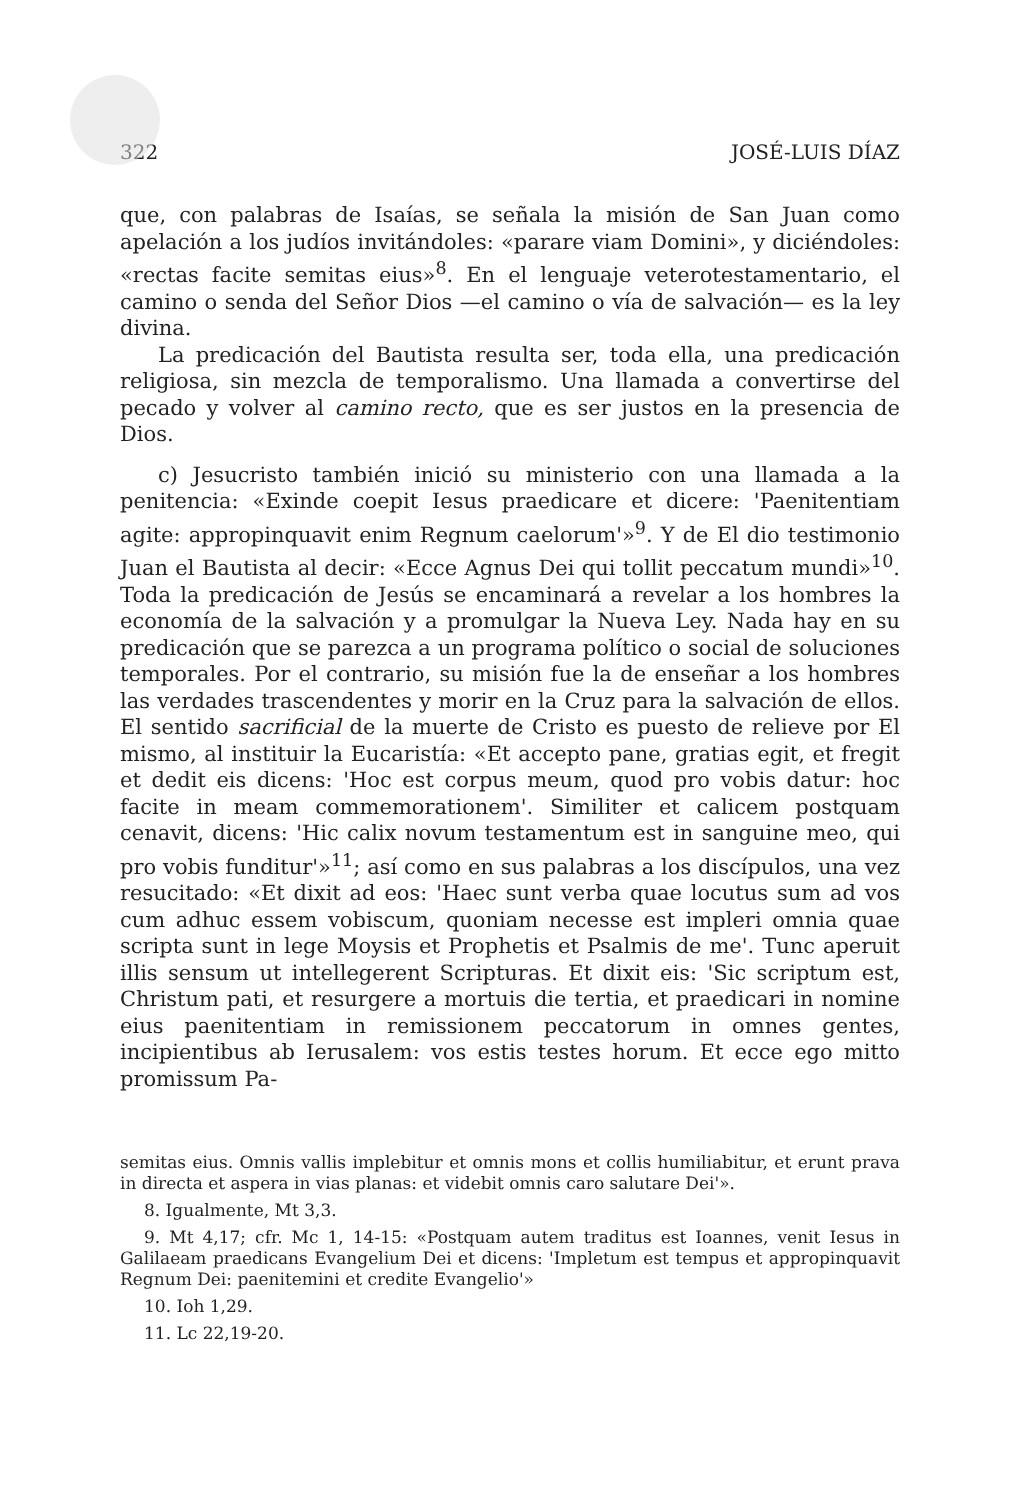322 JOSÉ-LUIS DÍAZ
que, con palabras de Isaías, se señala la misión de San Juan como apelación a los judíos invitándoles: «parare viam Domini», y diciéndoles: «rectas facite semitas eius»<sup>8</sup>. En el lenguaje veterotestamentario, el camino o senda del Señor Dios —el camino o vía de salvación— es la ley divina.
La predicación del Bautista resulta ser, toda ella, una predicación religiosa, sin mezcla de temporalismo. Una llamada a convertirse del pecado y volver al camino recto, que es ser justos en la presencia de Dios.
c) Jesucristo también inició su ministerio con una llamada a la penitencia: «Exinde coepit Iesus praedicare et dicere: 'Paenitentiam agite: appropinquavit enim Regnum caelorum'»<sup>9</sup>. Y de El dio testimonio Juan el Bautista al decir: «Ecce Agnus Dei qui tollit peccatum mundi»<sup>10</sup>. Toda la predicación de Jesús se encaminará a revelar a los hombres la economía de la salvación y a promulgar la Nueva Ley. Nada hay en su predicación que se parezca a un programa político o social de soluciones temporales. Por el contrario, su misión fue la de enseñar a los hombres las verdades trascendentes y morir en la Cruz para la salvación de ellos. El sentido sacrificial de la muerte de Cristo es puesto de relieve por El mismo, al instituir la Eucaristía: «Et accepto pane, gratias egit, et fregit et dedit eis dicens: 'Hoc est corpus meum, quod pro vobis datur: hoc facite in meam commemorationem'. Similiter et calicem postquam cenavit, dicens: 'Hic calix novum testamentum est in sanguine meo, qui pro vobis funditur'»<sup>11</sup>; así como en sus palabras a los discípulos, una vez resucitado: «Et dixit ad eos: 'Haec sunt verba quae locutus sum ad vos cum adhuc essem vobiscum, quoniam necesse est impleri omnia quae scripta sunt in lege Moysis et Prophetis et Psalmis de me'. Tunc aperuit illis sensum ut intellegerent Scripturas. Et dixit eis: 'Sic scriptum est, Christum pati, et resurgere a mortuis die tertia, et praedicari in nomine eius paenitentiam in remissionem peccatorum in omnes gentes, incipientibus ab Ierusalem: vos estis testes horum. Et ecce ego mitto promissum Pa-
semitas eius. Omnis vallis implebitur et omnis mons et collis humiliabitur, et erunt prava in directa et aspera in vias planas: et videbit omnis caro salutare Dei'».
8. Igualmente, Mt 3,3.
9. Mt 4,17; cfr. Mc 1, 14-15: «Postquam autem traditus est Ioannes, venit Iesus in Galilaeam praedicans Evangelium Dei et dicens: 'Impletum est tempus et appropinquavit Regnum Dei: paenitemini et credite Evangelio'»
10. Ioh 1,29.
11. Lc 22,19-20.